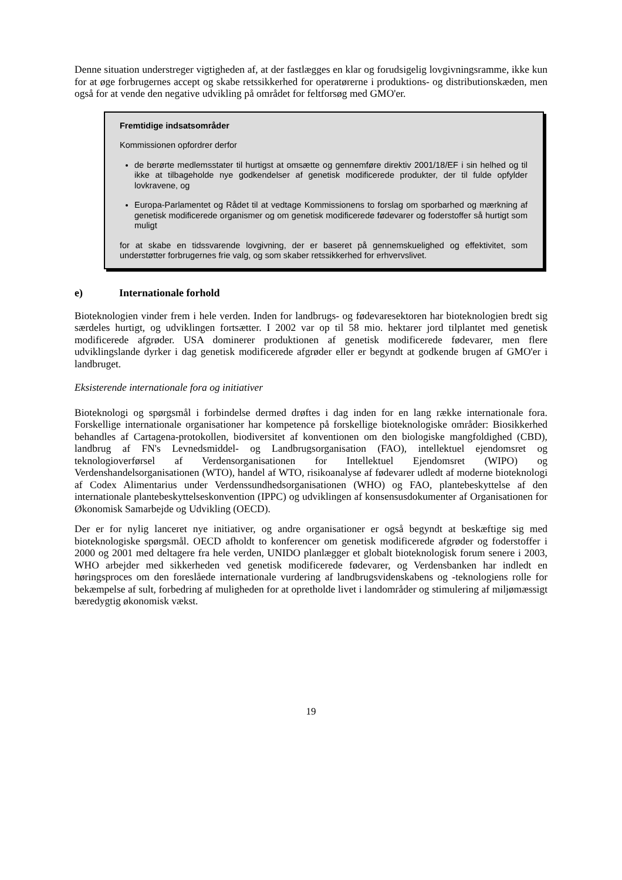Denne situation understreger vigtigheden af, at der fastlægges en klar og forudsigelig lovgivningsramme, ikke kun for at øge forbrugernes accept og skabe retssikkerhed for operatørerne i produktions- og distributionskæden, men også for at vende den negative udvikling på området for feltforsøg med GMO'er.
Fremtidige indsatsområder
Kommissionen opfordrer derfor
de berørte medlemsstater til hurtigst at omsætte og gennemføre direktiv 2001/18/EF i sin helhed og til ikke at tilbageholde nye godkendelser af genetisk modificerede produkter, der til fulde opfylder lovkravene, og
Europa-Parlamentet og Rådet til at vedtage Kommissionens to forslag om sporbarhed og mærkning af genetisk modificerede organismer og om genetisk modificerede fødevarer og foderstoffer så hurtigt som muligt
for at skabe en tidssvarende lovgivning, der er baseret på gennemskuelighed og effektivitet, som understøtter forbrugernes frie valg, og som skaber retssikkerhed for erhvervslivet.
e) Internationale forhold
Bioteknologien vinder frem i hele verden. Inden for landbrugs- og fødevaresektoren har bioteknologien bredt sig særdeles hurtigt, og udviklingen fortsætter. I 2002 var op til 58 mio. hektarer jord tilplantet med genetisk modificerede afgrøder. USA dominerer produktionen af genetisk modificerede fødevarer, men flere udviklingslande dyrker i dag genetisk modificerede afgrøder eller er begyndt at godkende brugen af GMO'er i landbruget.
Eksisterende internationale fora og initiativer
Bioteknologi og spørgsmål i forbindelse dermed drøftes i dag inden for en lang række internationale fora. Forskellige internationale organisationer har kompetence på forskellige bioteknologiske områder: Biosikkerhed behandles af Cartagena-protokollen, biodiversitet af konventionen om den biologiske mangfoldighed (CBD), landbrug af FN's Levnedsmiddel- og Landbrugsorganisation (FAO), intellektuel ejendomsret og teknologioverførsel af Verdensorganisationen for Intellektuel Ejendomsret (WIPO) og Verdenshandelsorganisationen (WTO), handel af WTO, risikoanalyse af fødevarer udledt af moderne bioteknologi af Codex Alimentarius under Verdenssundhedsorganisationen (WHO) og FAO, plantebeskyttelse af den internationale plantebeskyttelseskonvention (IPPC) og udviklingen af konsensusdokumenter af Organisationen for Økonomisk Samarbejde og Udvikling (OECD).
Der er for nylig lanceret nye initiativer, og andre organisationer er også begyndt at beskæftige sig med bioteknologiske spørgsmål. OECD afholdt to konferencer om genetisk modificerede afgrøder og foderstoffer i 2000 og 2001 med deltagere fra hele verden, UNIDO planlægger et globalt bioteknologisk forum senere i 2003, WHO arbejder med sikkerheden ved genetisk modificerede fødevarer, og Verdensbanken har indledt en høringsproces om den foreslåede internationale vurdering af landbrugsvidenskabens og -teknologiens rolle for bekæmpelse af sult, forbedring af muligheden for at opretholde livet i landområder og stimulering af miljømæssigt bæredygtig økonomisk vækst.
19